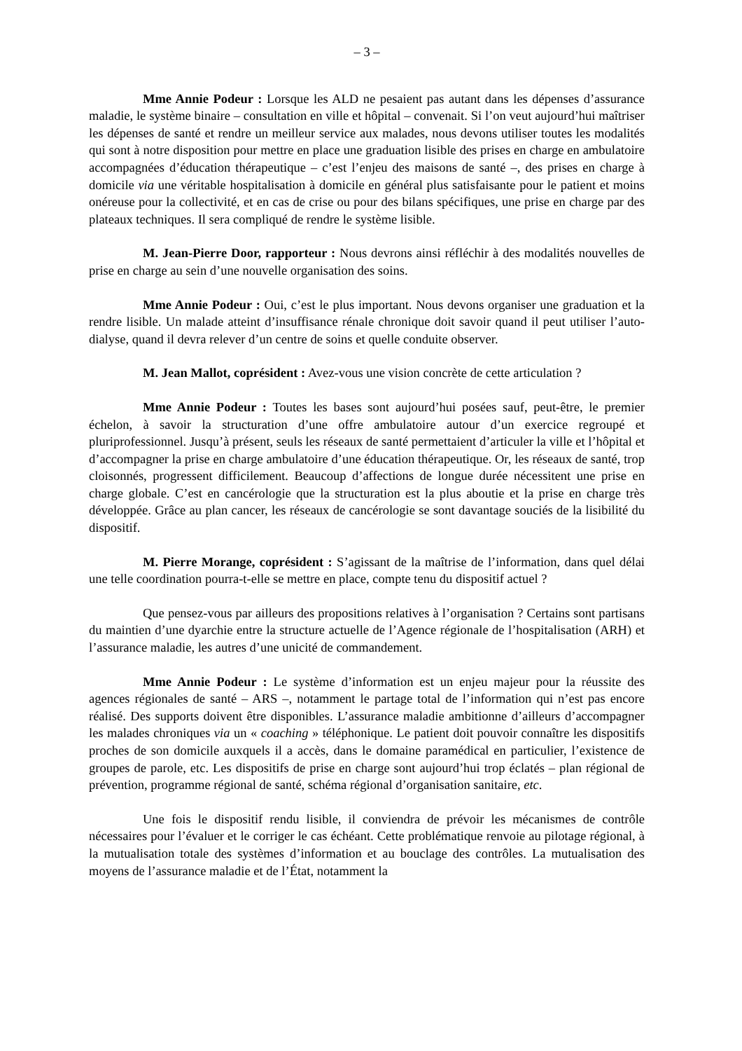– 3 –
Mme Annie Podeur : Lorsque les ALD ne pesaient pas autant dans les dépenses d’assurance maladie, le système binaire – consultation en ville et hôpital – convenait. Si l’on veut aujourd’hui maîtriser les dépenses de santé et rendre un meilleur service aux malades, nous devons utiliser toutes les modalités qui sont à notre disposition pour mettre en place une graduation lisible des prises en charge en ambulatoire accompagnées d’éducation thérapeutique – c’est l’enjeu des maisons de santé –, des prises en charge à domicile via une véritable hospitalisation à domicile en général plus satisfaisante pour le patient et moins onéreuse pour la collectivité, et en cas de crise ou pour des bilans spécifiques, une prise en charge par des plateaux techniques. Il sera compliqué de rendre le système lisible.
M. Jean-Pierre Door, rapporteur : Nous devrons ainsi réfléchir à des modalités nouvelles de prise en charge au sein d’une nouvelle organisation des soins.
Mme Annie Podeur : Oui, c’est le plus important. Nous devons organiser une graduation et la rendre lisible. Un malade atteint d’insuffisance rénale chronique doit savoir quand il peut utiliser l’auto-dialyse, quand il devra relever d’un centre de soins et quelle conduite observer.
M. Jean Mallot, coprésident : Avez-vous une vision concrète de cette articulation ?
Mme Annie Podeur : Toutes les bases sont aujourd’hui posées sauf, peut-être, le premier échelon, à savoir la structuration d’une offre ambulatoire autour d’un exercice regroupé et pluriprofessionnel. Jusqu’à présent, seuls les réseaux de santé permettaient d’articuler la ville et l’hôpital et d’accompagner la prise en charge ambulatoire d’une éducation thérapeutique. Or, les réseaux de santé, trop cloisonnés, progressent difficilement. Beaucoup d’affections de longue durée nécessitent une prise en charge globale. C’est en cancérologie que la structuration est la plus aboutie et la prise en charge très développée. Grâce au plan cancer, les réseaux de cancérologie se sont davantage souciés de la lisibilité du dispositif.
M. Pierre Morange, coprésident : S’agissant de la maîtrise de l’information, dans quel délai une telle coordination pourra-t-elle se mettre en place, compte tenu du dispositif actuel ?
Que pensez-vous par ailleurs des propositions relatives à l’organisation ? Certains sont partisans du maintien d’une dyarchie entre la structure actuelle de l’Agence régionale de l’hospitalisation (ARH) et l’assurance maladie, les autres d’une unicité de commandement.
Mme Annie Podeur : Le système d’information est un enjeu majeur pour la réussite des agences régionales de santé – ARS –, notamment le partage total de l’information qui n’est pas encore réalisé. Des supports doivent être disponibles. L’assurance maladie ambitionne d’ailleurs d’accompagner les malades chroniques via un « coaching » téléphonique. Le patient doit pouvoir connaître les dispositifs proches de son domicile auxquels il a accès, dans le domaine paramédical en particulier, l’existence de groupes de parole, etc. Les dispositifs de prise en charge sont aujourd’hui trop éclatés – plan régional de prévention, programme régional de santé, schéma régional d’organisation sanitaire, etc.
Une fois le dispositif rendu lisible, il conviendra de prévoir les mécanismes de contrôle nécessaires pour l’évaluer et le corriger le cas échéant. Cette problématique renvoie au pilotage régional, à la mutualisation totale des systèmes d’information et au bouclage des contrôles. La mutualisation des moyens de l’assurance maladie et de l’État, notamment la